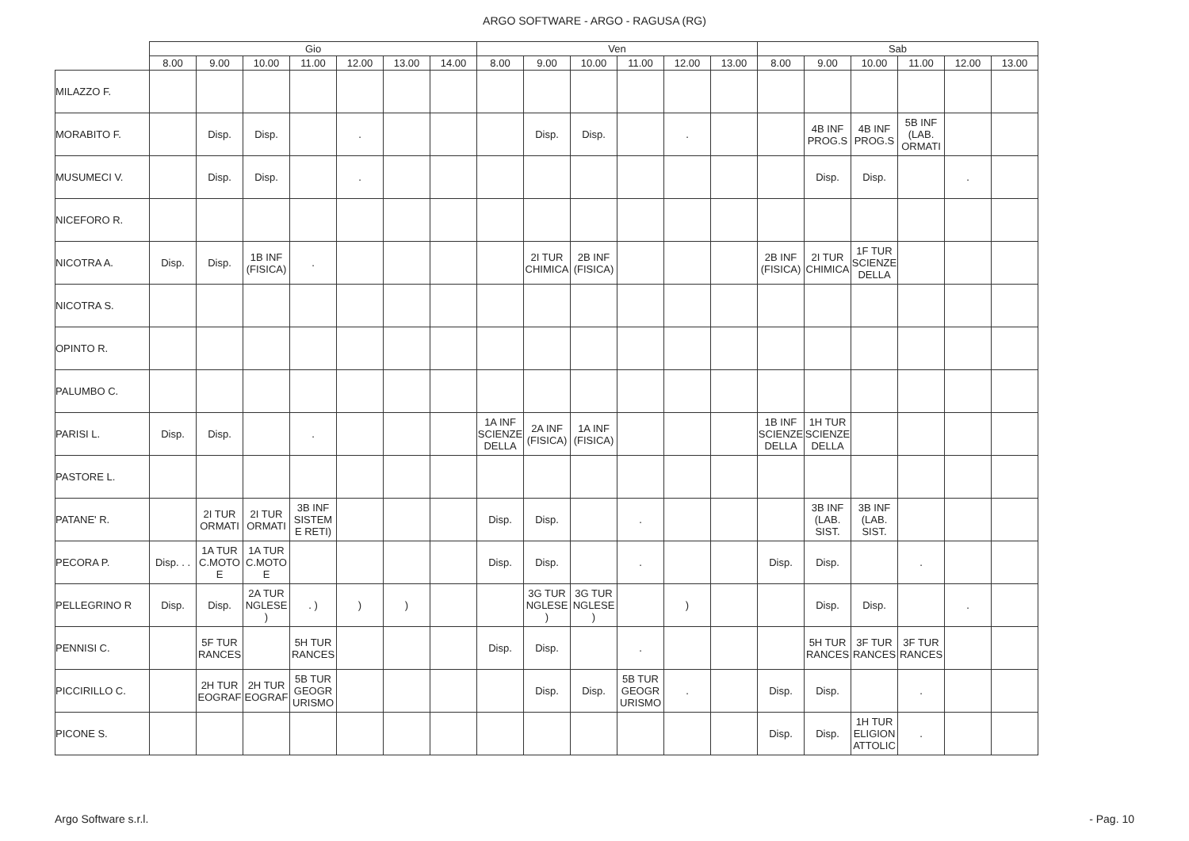ARGO SOFTWARE - ARGO - RAGUSA (RG)
| | Gio | | | | | | | Ven | | | | | | Sab | | | | | |
| --- | --- | --- | --- | --- | --- | --- | --- | --- | --- | --- | --- | --- | --- | --- | --- | --- | --- | --- | --- |
| | 8.00 | 9.00 | 10.00 | 11.00 | 12.00 | 13.00 | 14.00 | 8.00 | 9.00 | 10.00 | 11.00 | 12.00 | 13.00 | 8.00 | 9.00 | 10.00 | 11.00 | 12.00 | 13.00 |
| MILAZZO F. | | | | | | | | | | | | | | | | | | | |
| MORABITO F. | | Disp. | Disp. | | . | | | | Disp. | Disp. | | . | | | 4B INF PROG.S | 4B INF PROG.S | 5B INF (LAB. ORMATI | | |
| MUSUMECI V. | | Disp. | Disp. | | . | | | | | | | | | | Disp. | Disp. | | . | |
| NICEFORO R. | | | | | | | | | | | | | | | | | | | |
| NICOTRA A. | Disp. | Disp. | 1B INF (FISICA) | . | | | | | 2I TUR CHIMICA | 2B INF (FISICA) | | | | 2B INF (FISICA) | 2I TUR CHIMICA | 1F TUR SCIENZE DELLA | | | |
| NICOTRA S. | | | | | | | | | | | | | | | | | | | |
| OPINTO R. | | | | | | | | | | | | | | | | | | | |
| PALUMBO C. | | | | | | | | | | | | | | | | | | | |
| PARISI L. | Disp. | Disp. | | . | | | | 1A INF SCIENZE DELLA | 2A INF (FISICA) | 1A INF (FISICA) | | | | 1B INF SCIENZE DELLA | 1H TUR SCIENZE DELLA | | | | |
| PASTORE L. | | | | | | | | | | | | | | | | | | | |
| PATANE' R. | | 2I TUR ORMATI | 2I TUR ORMATI | 3B INF SISTEM E RETI) | | | | Disp. | Disp. | | . | | | | 3B INF (LAB. SIST. | 3B INF (LAB. SIST. | | | |
| PECORA P. | Disp. . . | 1A TUR C.MOTO E | 1A TUR C.MOTO E | | | | | Disp. | Disp. | | . | | | Disp. | Disp. | | . | | |
| PELLEGRINO R | Disp. | Disp. | 2A TUR NGLESE ) | . ) | ) | ) | | | 3G TUR NGLESE ) | 3G TUR NGLESE ) | | ) | | | Disp. | Disp. | | . | |
| PENNISI C. | | 5F TUR RANCES | | 5H TUR RANCES | | | | Disp. | Disp. | | . | | | | 5H TUR RANCES | 3F TUR RANCES | 3F TUR RANCES | | |
| PICCIRILLO C. | | 2H TUR EOGRAF | 2H TUR EOGRAF | 5B TUR GEOGR URISMO | | | | | Disp. | Disp. | 5B TUR GEOGR URISMO | . | | Disp. | Disp. | | . | | |
| PICONE S. | | | | | | | | | | | | | | Disp. | Disp. | 1H TUR ELIGION ATTOLIC | . | | |
Argo Software s.r.l. - Pag. 10